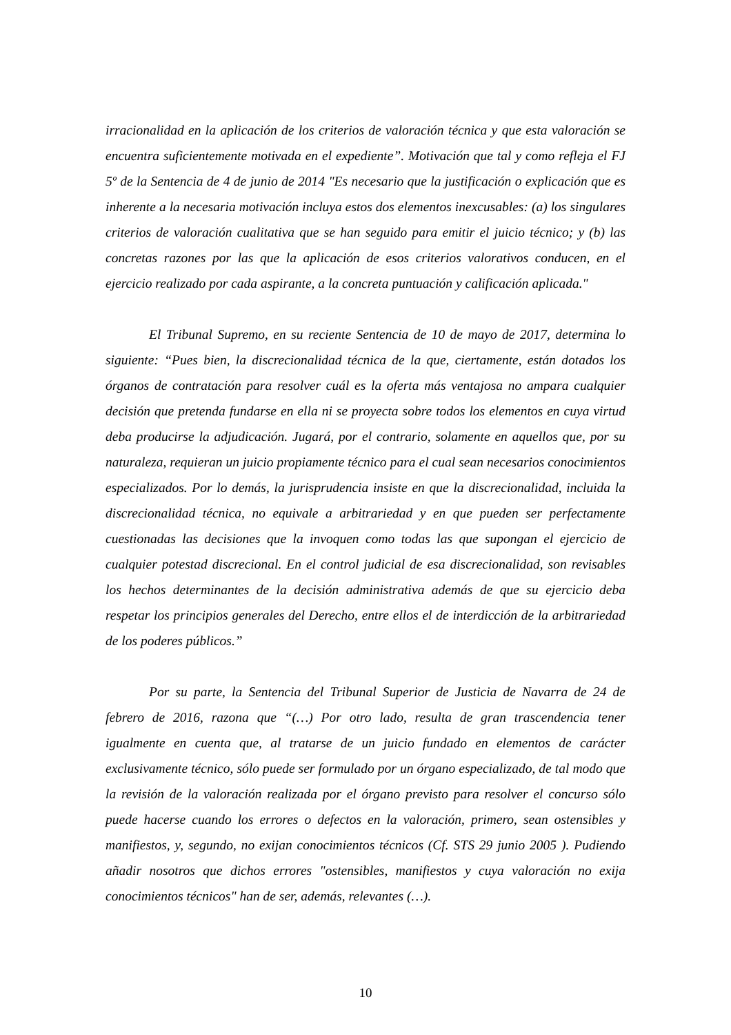irracionalidad en la aplicación de los criterios de valoración técnica y que esta valoración se encuentra suficientemente motivada en el expediente”. Motivación que tal y como refleja el FJ 5º de la Sentencia de 4 de junio de 2014 "Es necesario que la justificación o explicación que es inherente a la necesaria motivación incluya estos dos elementos inexcusables: (a) los singulares criterios de valoración cualitativa que se han seguido para emitir el juicio técnico; y (b) las concretas razones por las que la aplicación de esos criterios valorativos conducen, en el ejercicio realizado por cada aspirante, a la concreta puntuación y calificación aplicada."
El Tribunal Supremo, en su reciente Sentencia de 10 de mayo de 2017, determina lo siguiente: “Pues bien, la discrecionalidad técnica de la que, ciertamente, están dotados los órganos de contratación para resolver cuál es la oferta más ventajosa no ampara cualquier decisión que pretenda fundarse en ella ni se proyecta sobre todos los elementos en cuya virtud deba producirse la adjudicación. Jugará, por el contrario, solamente en aquellos que, por su naturaleza, requieran un juicio propiamente técnico para el cual sean necesarios conocimientos especializados. Por lo demás, la jurisprudencia insiste en que la discrecionalidad, incluida la discrecionalidad técnica, no equivale a arbitrariedad y en que pueden ser perfectamente cuestionadas las decisiones que la invoquen como todas las que supongan el ejercicio de cualquier potestad discrecional. En el control judicial de esa discrecionalidad, son revisables los hechos determinantes de la decisión administrativa además de que su ejercicio deba respetar los principios generales del Derecho, entre ellos el de interdicción de la arbitrariedad de los poderes públicos.”
Por su parte, la Sentencia del Tribunal Superior de Justicia de Navarra de 24 de febrero de 2016, razona que “(…) Por otro lado, resulta de gran trascendencia tener igualmente en cuenta que, al tratarse de un juicio fundado en elementos de carácter exclusivamente técnico, sólo puede ser formulado por un órgano especializado, de tal modo que la revisión de la valoración realizada por el órgano previsto para resolver el concurso sólo puede hacerse cuando los errores o defectos en la valoración, primero, sean ostensibles y manifiestos, y, segundo, no exijan conocimientos técnicos (Cf. STS 29 junio 2005 ). Pudiendo añadir nosotros que dichos errores "ostensibles, manifiestos y cuya valoración no exija conocimientos técnicos" han de ser, además, relevantes (…).
10